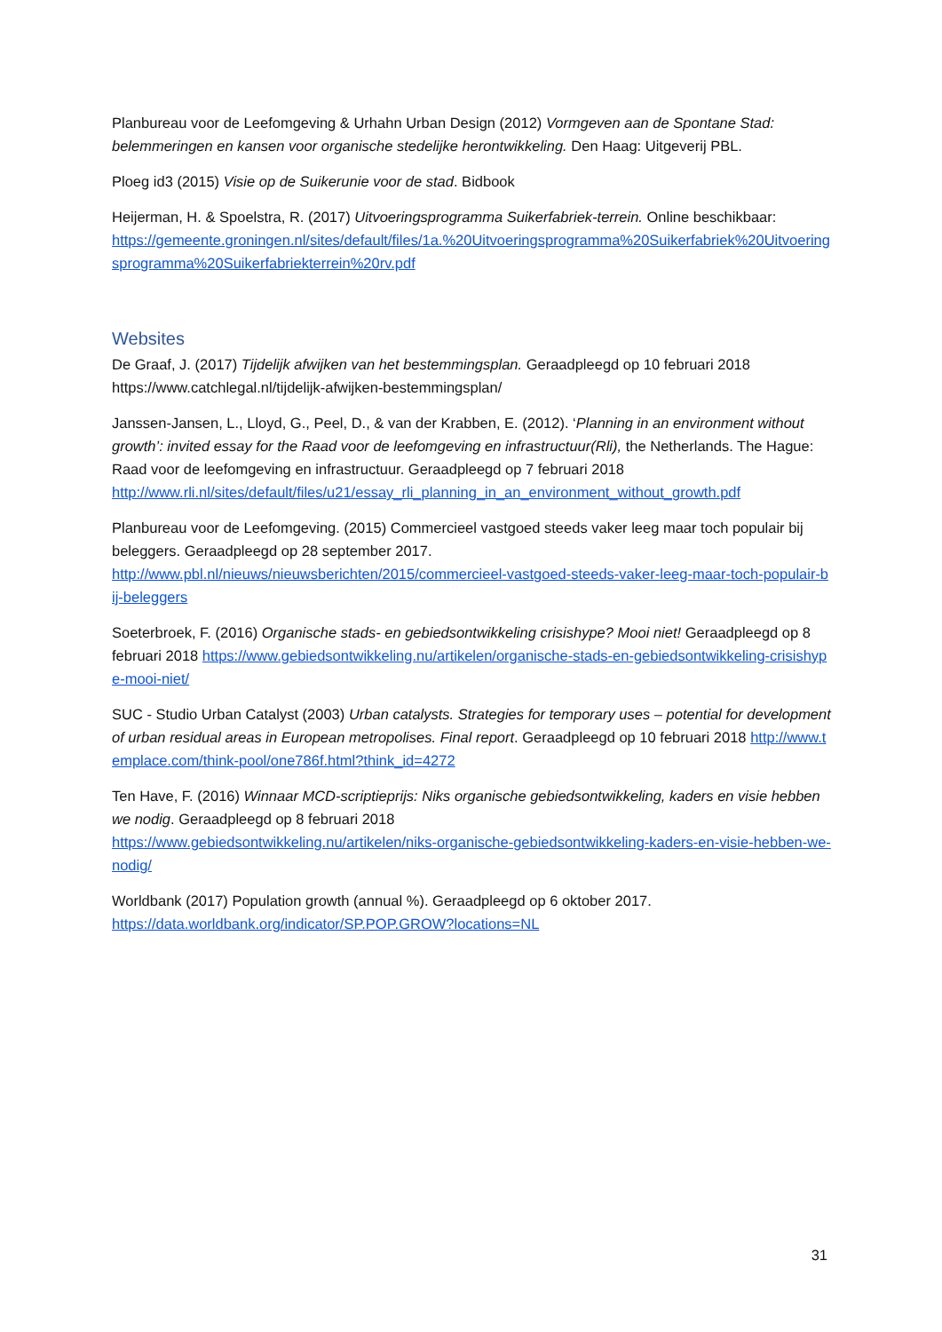Planbureau voor de Leefomgeving & Urhahn Urban Design (2012) Vormgeven aan de Spontane Stad: belemmeringen en kansen voor organische stedelijke herontwikkeling. Den Haag: Uitgeverij PBL.
Ploeg id3 (2015) Visie op de Suikerunie voor de stad. Bidbook
Heijerman, H. & Spoelstra, R. (2017) Uitvoeringsprogramma Suikerfabriek-terrein. Online beschikbaar:
https://gemeente.groningen.nl/sites/default/files/1a.%20Uitvoeringsprogramma%20Suikerfabriek%20Uitvoeringsprogramma%20Suikerfabriekterrein%20rv.pdf
Websites
De Graaf, J. (2017) Tijdelijk afwijken van het bestemmingsplan. Geraadpleegd op 10 februari 2018 https://www.catchlegal.nl/tijdelijk-afwijken-bestemmingsplan/
Janssen-Jansen, L., Lloyd, G., Peel, D., & van der Krabben, E. (2012). ‘Planning in an environment without growth’: invited essay for the Raad voor de leefomgeving en infrastructuur(Rli), the Netherlands. The Hague: Raad voor de leefomgeving en infrastructuur. Geraadpleegd op 7 februari 2018
http://www.rli.nl/sites/default/files/u21/essay_rli_planning_in_an_environment_without_growth.pdf
Planbureau voor de Leefomgeving. (2015) Commercieel vastgoed steeds vaker leeg maar toch populair bij beleggers. Geraadpleegd op 28 september 2017.
http://www.pbl.nl/nieuws/nieuwsberichten/2015/commercieel-vastgoed-steeds-vaker-leeg-maar-toch-populair-bij-beleggers
Soeterbroek, F. (2016) Organische stads- en gebiedsontwikkeling crisishype? Mooi niet! Geraadpleegd op 8 februari 2018 https://www.gebiedsontwikkeling.nu/artikelen/organische-stads-en-gebiedsontwikkeling-crisishype-mooi-niet/
SUC - Studio Urban Catalyst (2003) Urban catalysts. Strategies for temporary uses – potential for development of urban residual areas in European metropolises. Final report. Geraadpleegd op 10 februari 2018 http://www.templace.com/think-pool/one786f.html?think_id=4272
Ten Have, F. (2016) Winnaar MCD-scriptieprijs: Niks organische gebiedsontwikkeling, kaders en visie hebben we nodig. Geraadpleegd op 8 februari 2018
https://www.gebiedsontwikkeling.nu/artikelen/niks-organische-gebiedsontwikkeling-kaders-en-visie-hebben-we-nodig/
Worldbank (2017) Population growth (annual %). Geraadpleegd op 6 oktober 2017.
https://data.worldbank.org/indicator/SP.POP.GROW?locations=NL
31